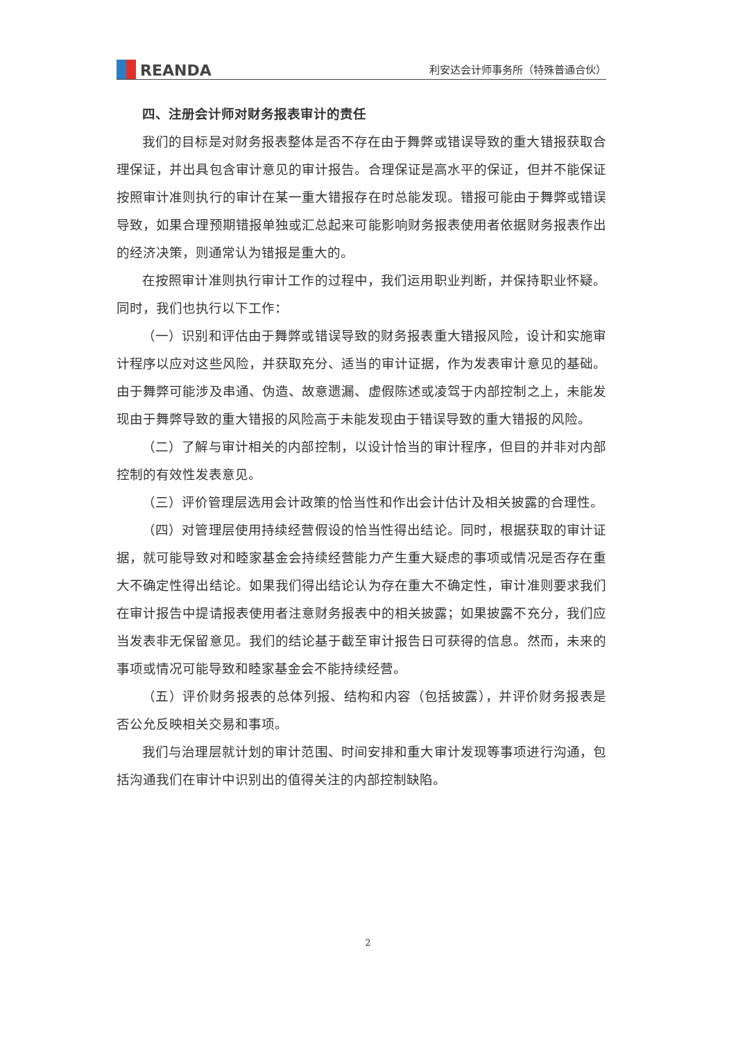REANDA
利安达会计师事务所（特殊普通合伙）
四、注册会计师对财务报表审计的责任
我们的目标是对财务报表整体是否不存在由于舞弊或错误导致的重大错报获取合理保证，并出具包含审计意见的审计报告。合理保证是高水平的保证，但并不能保证按照审计准则执行的审计在某一重大错报存在时总能发现。错报可能由于舞弊或错误导致，如果合理预期错报单独或汇总起来可能影响财务报表使用者依据财务报表作出的经济决策，则通常认为错报是重大的。
在按照审计准则执行审计工作的过程中，我们运用职业判断，并保持职业怀疑。同时，我们也执行以下工作：
（一）识别和评估由于舞弊或错误导致的财务报表重大错报风险，设计和实施审计程序以应对这些风险，并获取充分、适当的审计证据，作为发表审计意见的基础。由于舞弊可能涉及串通、伪造、故意遗漏、虚假陈述或凌驾于内部控制之上，未能发现由于舞弊导致的重大错报的风险高于未能发现由于错误导致的重大错报的风险。
（二）了解与审计相关的内部控制，以设计恰当的审计程序，但目的并非对内部控制的有效性发表意见。
（三）评价管理层选用会计政策的恰当性和作出会计估计及相关披露的合理性。
（四）对管理层使用持续经营假设的恰当性得出结论。同时，根据获取的审计证据，就可能导致对和睦家基金会持续经营能力产生重大疑虑的事项或情况是否存在重大不确定性得出结论。如果我们得出结论认为存在重大不确定性，审计准则要求我们在审计报告中提请报表使用者注意财务报表中的相关披露；如果披露不充分，我们应当发表非无保留意见。我们的结论基于截至审计报告日可获得的信息。然而，未来的事项或情况可能导致和睦家基金会不能持续经营。
（五）评价财务报表的总体列报、结构和内容（包括披露），并评价财务报表是否公允反映相关交易和事项。
我们与治理层就计划的审计范围、时间安排和重大审计发现等事项进行沟通，包括沟通我们在审计中识别出的值得关注的内部控制缺陷。
2